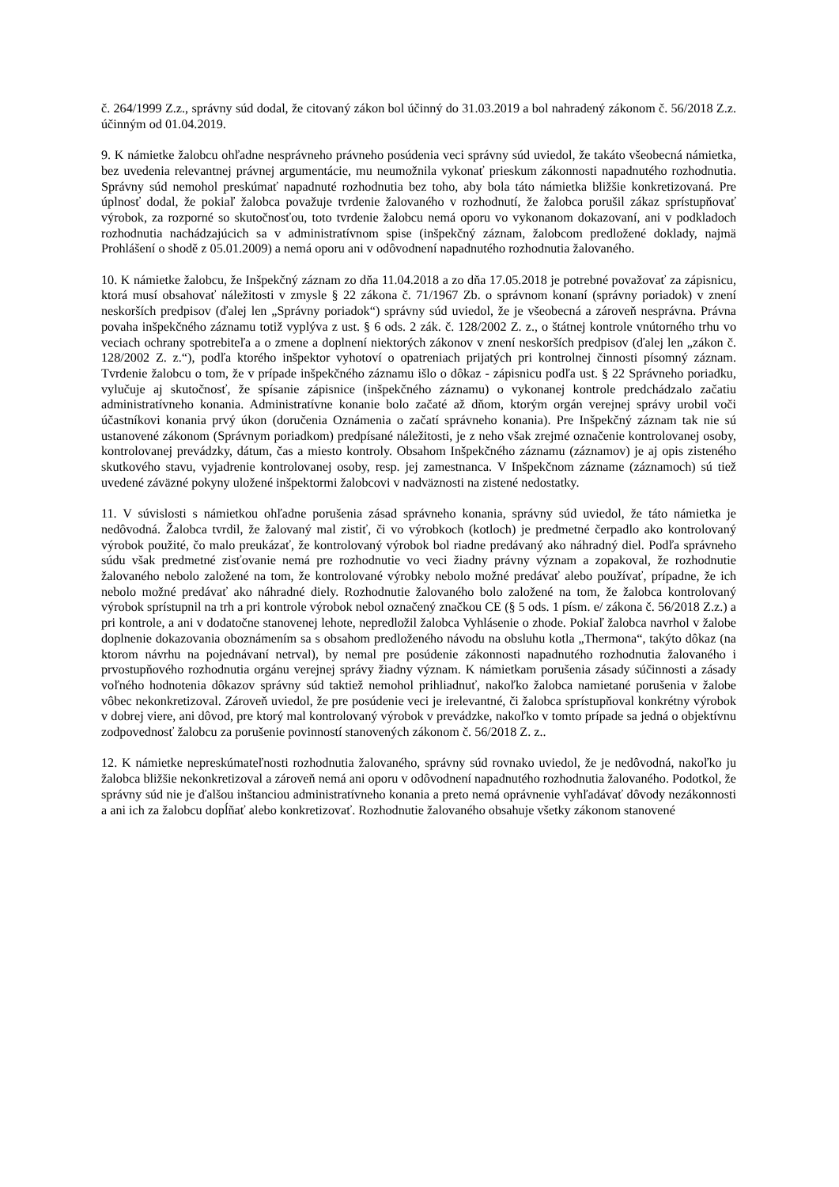č. 264/1999 Z.z., správny súd dodal, že citovaný zákon bol účinný do 31.03.2019 a bol nahradený zákonom č. 56/2018 Z.z. účinným od 01.04.2019.
9. K námietke žalobcu ohľadne nesprávneho právneho posúdenia veci správny súd uviedol, že takáto všeobecná námietka, bez uvedenia relevantnej právnej argumentácie, mu neumožnila vykonať prieskum zákonnosti napadnutého rozhodnutia. Správny súd nemohol preskúmať napadnuté rozhodnutia bez toho, aby bola táto námietka bližšie konkretizovaná. Pre úplnosť dodal, že pokiaľ žalobca považuje tvrdenie žalovaného v rozhodnutí, že žalobca porušil zákaz sprístupňovať výrobok, za rozporné so skutočnosťou, toto tvrdenie žalobcu nemá oporu vo vykonanom dokazovaní, ani v podkladoch rozhodnutia nachádzajúcich sa v administratívnom spise (inšpekčný záznam, žalobcom predložené doklady, najmä Prohlášení o shodě z 05.01.2009) a nemá oporu ani v odôvodnení napadnutého rozhodnutia žalovaného.
10. K námietke žalobcu, že Inšpekčný záznam zo dňa 11.04.2018 a zo dňa 17.05.2018 je potrebné považovať za zápisnicu, ktorá musí obsahovať náležitosti v zmysle § 22 zákona č. 71/1967 Zb. o správnom konaní (správny poriadok) v znení neskorších predpisov (ďalej len „Správny poriadok“) správny súd uviedol, že je všeobecná a zároveň nesprávna. Právna povaha inšpekčného záznamu totiž vyplýva z ust. § 6 ods. 2 zák. č. 128/2002 Z. z., o štátnej kontrole vnútorného trhu vo veciach ochrany spotrebiteľa a o zmene a doplnení niektorých zákonov v znení neskorších predpisov (ďalej len „zákon č. 128/2002 Z. z.“), podľa ktorého inšpektor vyhotoví o opatreniach prijatých pri kontrolnej činnosti písomný záznam. Tvrdenie žalobcu o tom, že v prípade inšpekčného záznamu išlo o dôkaz - zápisnicu podľa ust. § 22 Správneho poriadku, vylučuje aj skutočnosť, že spísanie zápisnice (inšpekčného záznamu) o vykonanej kontrole predchádzalo začatiu administratívneho konania. Administratívne konanie bolo začaté až dňom, ktorým orgán verejnej správy urobil voči účastníkovi konania prvý úkon (doručenia Oznámenia o začatí správneho konania). Pre Inšpekčný záznam tak nie sú ustanovené zákonom (Správnym poriadkom) predpísané náležitosti, je z neho však zrejmé označenie kontrolovanej osoby, kontrolovanej prevádzky, dátum, čas a miesto kontroly. Obsahom Inšpekčného záznamu (záznamov) je aj opis zisteného skutkového stavu, vyjadrenie kontrolovanej osoby, resp. jej zamestnanca. V Inšpekčnom zázname (záznamoch) sú tiež uvedené záväzné pokyny uložené inšpektormi žalobcovi v nadväznosti na zistené nedostatky.
11. V súvislosti s námietkou ohľadne porušenia zásad správneho konania, správny súd uviedol, že táto námietka je nedôvodná. Žalobca tvrdil, že žalovaný mal zistiť, či vo výrobkoch (kotloch) je predmetné čerpadlo ako kontrolovaný výrobok použité, čo malo preukázať, že kontrolovaný výrobok bol riadne predávaný ako náhradný diel. Podľa správneho súdu však predmetné zisťovanie nemá pre rozhodnutie vo veci žiadny právny význam a zopakoval, že rozhodnutie žalovaného nebolo založené na tom, že kontrolované výrobky nebolo možné predávať alebo používať, prípadne, že ich nebolo možné predávať ako náhradné diely. Rozhodnutie žalovaného bolo založené na tom, že žalobca kontrolovaný výrobok sprístupnil na trh a pri kontrole výrobok nebol označený značkou CE (§ 5 ods. 1 písm. e/ zákona č. 56/2018 Z.z.) a pri kontrole, a ani v dodatočne stanovenej lehote, nepredložil žalobca Vyhlásenie o zhode. Pokiaľ žalobca navrhol v žalobe doplnenie dokazovania oboznámením sa s obsahom predloženého návodu na obsluhu kotla „Thermona“, takýto dôkaz (na ktorom návrhu na pojednávaní netrval), by nemal pre posúdenie zákonnosti napadnutého rozhodnutia žalovaného i prvostupňového rozhodnutia orgánu verejnej správy žiadny význam. K námietkam porušenia zásady súčinnosti a zásady voľného hodnotenia dôkazov správny súd taktiež nemohol prihliadnuť, nakoľko žalobca namietané porušenia v žalobe vôbec nekonkretizoval. Zároveň uviedol, že pre posúdenie veci je irelevantné, či žalobca sprístupňoval konkrétny výrobok v dobrej viere, ani dôvod, pre ktorý mal kontrolovaný výrobok v prevádzke, nakoľko v tomto prípade sa jedná o objektívnu zodpovednosť žalobcu za porušenie povinností stanovených zákonom č. 56/2018 Z. z..
12. K námietke nepreskúmateľnosti rozhodnutia žalovaného, správny súd rovnako uviedol, že je nedôvodná, nakoľko ju žalobca bližšie nekonkretizoval a zároveň nemá ani oporu v odôvodnení napadnutého rozhodnutia žalovaného. Podotkol, že správny súd nie je ďalšou inštanciou administratívneho konania a preto nemá oprávnenie vyhľadávať dôvody nezákonnosti a ani ich za žalobcu dopĺňať alebo konkretizovať. Rozhodnutie žalovaného obsahuje všetky zákonom stanovené